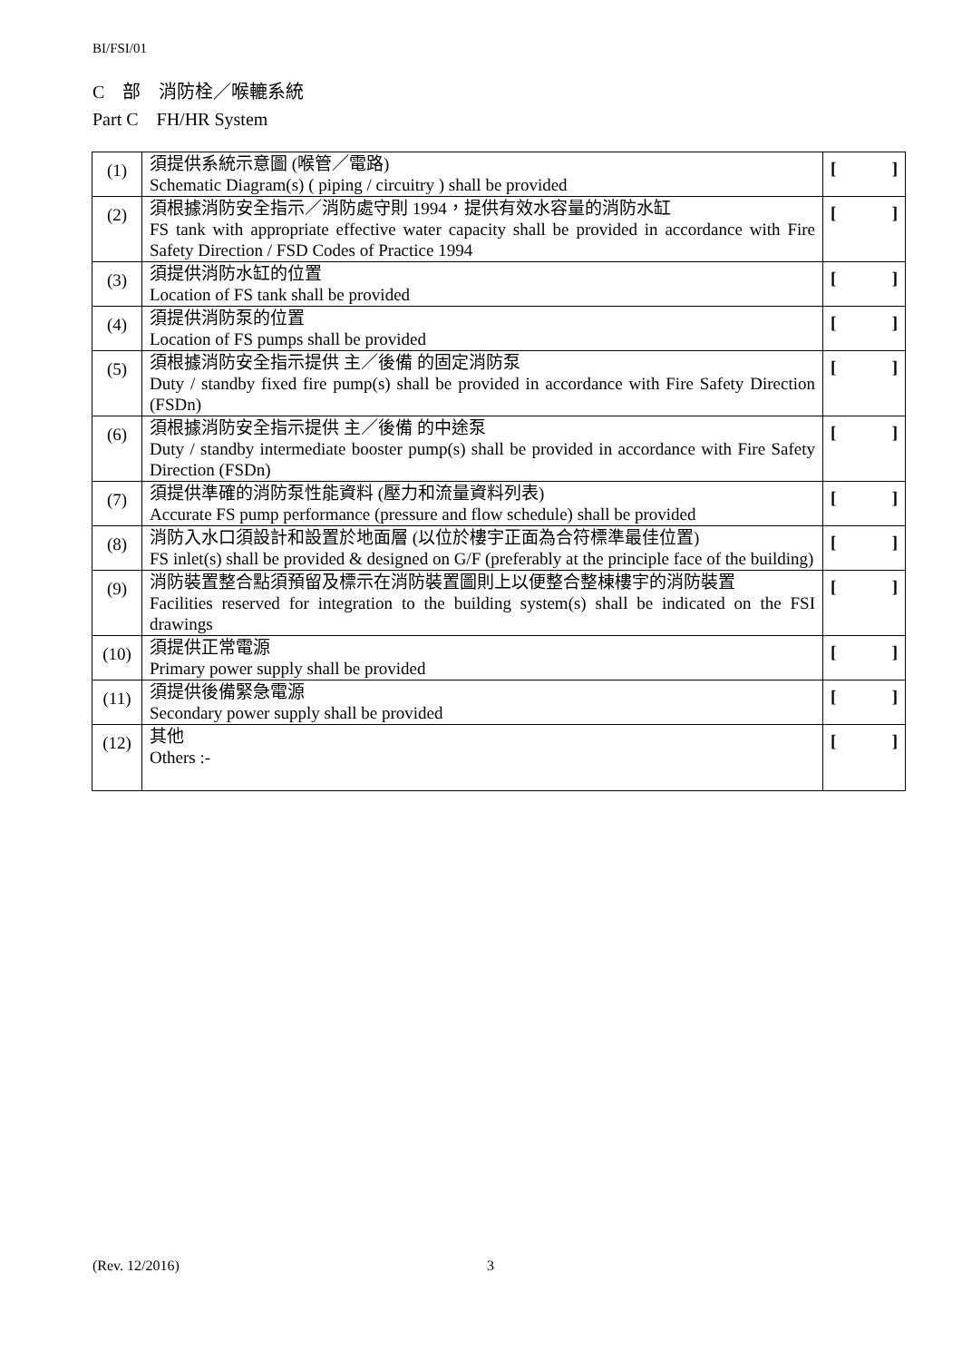BI/FSI/01
C　部　消防栓／喉轆系統
Part C　FH/HR System
| (1) | 須提供系統示意圖 (喉管／電路) Schematic Diagram(s) ( piping / circuitry ) shall be provided | [ ] |
| (2) | 須根據消防安全指示／消防處守則 1994，提供有效水容量的消防水缸 FS tank with appropriate effective water capacity shall be provided in accordance with Fire Safety Direction / FSD Codes of Practice 1994 | [ ] |
| (3) | 須提供消防水缸的位置 Location of FS tank shall be provided | [ ] |
| (4) | 須提供消防泵的位置 Location of FS pumps shall be provided | [ ] |
| (5) | 須根據消防安全指示提供 主／後備 的固定消防泵 Duty / standby fixed fire pump(s) shall be provided in accordance with Fire Safety Direction (FSDn) | [ ] |
| (6) | 須根據消防安全指示提供 主／後備 的中途泵 Duty / standby intermediate booster pump(s) shall be provided in accordance with Fire Safety Direction (FSDn) | [ ] |
| (7) | 須提供準確的消防泵性能資料 (壓力和流量資料列表) Accurate FS pump performance (pressure and flow schedule) shall be provided | [ ] |
| (8) | 消防入水口須設計和設置於地面層 (以位於樓宇正面為合符標準最佳位置) FS inlet(s) shall be provided & designed on G/F (preferably at the principle face of the building) | [ ] |
| (9) | 消防裝置整合點須預留及標示在消防裝置圖則上以便整合整棟樓宇的消防裝置 Facilities reserved for integration to the building system(s) shall be indicated on the FSI drawings | [ ] |
| (10) | 須提供正常電源 Primary power supply shall be provided | [ ] |
| (11) | 須提供後備緊急電源 Secondary power supply shall be provided | [ ] |
| (12) | 其他 Others :- | [ ] |
(Rev. 12/2016) 3